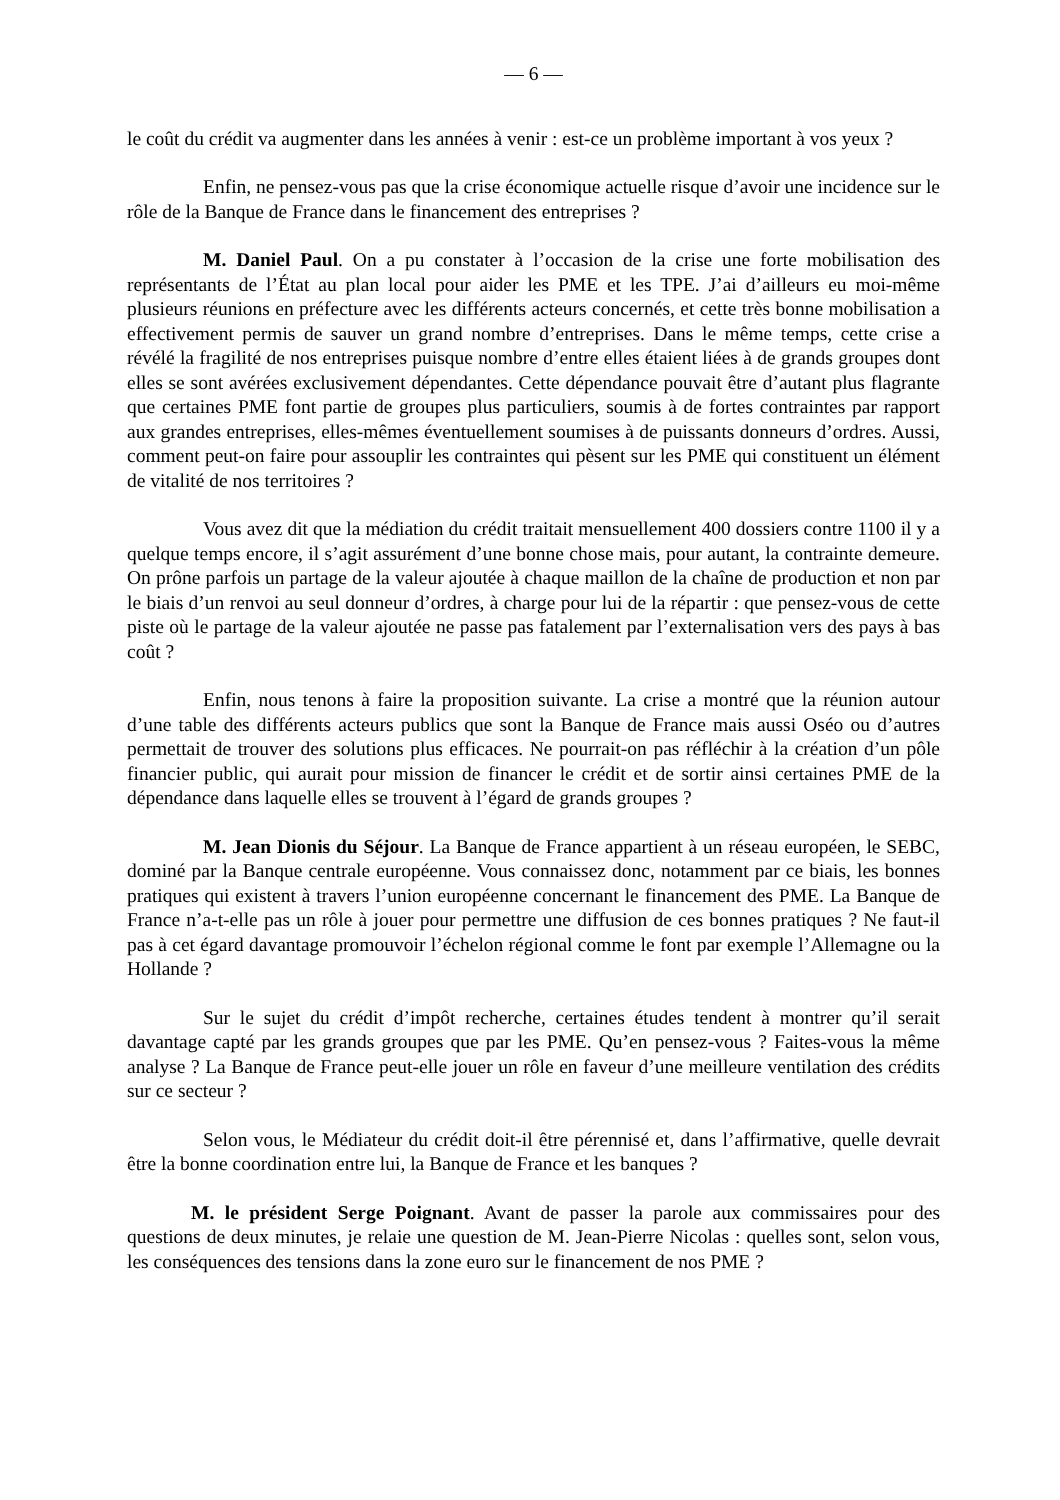— 6 —
le coût du crédit va augmenter dans les années à venir : est-ce un problème important à vos yeux ?
Enfin, ne pensez-vous pas que la crise économique actuelle risque d’avoir une incidence sur le rôle de la Banque de France dans le financement des entreprises ?
M. Daniel Paul. On a pu constater à l’occasion de la crise une forte mobilisation des représentants de l’État au plan local pour aider les PME et les TPE. J’ai d’ailleurs eu moi-même plusieurs réunions en préfecture avec les différents acteurs concernés, et cette très bonne mobilisation a effectivement permis de sauver un grand nombre d’entreprises. Dans le même temps, cette crise a révélé la fragilité de nos entreprises puisque nombre d’entre elles étaient liées à de grands groupes dont elles se sont avérées exclusivement dépendantes. Cette dépendance pouvait être d’autant plus flagrante que certaines PME font partie de groupes plus particuliers, soumis à de fortes contraintes par rapport aux grandes entreprises, elles-mêmes éventuellement soumises à de puissants donneurs d’ordres. Aussi, comment peut-on faire pour assouplir les contraintes qui pèsent sur les PME qui constituent un élément de vitalité de nos territoires ?
Vous avez dit que la médiation du crédit traitait mensuellement 400 dossiers contre 1100 il y a quelque temps encore, il s’agit assurément d’une bonne chose mais, pour autant, la contrainte demeure. On prône parfois un partage de la valeur ajoutée à chaque maillon de la chaîne de production et non par le biais d’un renvoi au seul donneur d’ordres, à charge pour lui de la répartir : que pensez-vous de cette piste où le partage de la valeur ajoutée ne passe pas fatalement par l’externalisation vers des pays à bas coût ?
Enfin, nous tenons à faire la proposition suivante. La crise a montré que la réunion autour d’une table des différents acteurs publics que sont la Banque de France mais aussi Oséo ou d’autres permettait de trouver des solutions plus efficaces. Ne pourrait-on pas réfléchir à la création d’un pôle financier public, qui aurait pour mission de financer le crédit et de sortir ainsi certaines PME de la dépendance dans laquelle elles se trouvent à l’égard de grands groupes ?
M. Jean Dionis du Séjour. La Banque de France appartient à un réseau européen, le SEBC, dominé par la Banque centrale européenne. Vous connaissez donc, notamment par ce biais, les bonnes pratiques qui existent à travers l’union européenne concernant le financement des PME. La Banque de France n’a-t-elle pas un rôle à jouer pour permettre une diffusion de ces bonnes pratiques ? Ne faut-il pas à cet égard davantage promouvoir l’échelon régional comme le font par exemple l’Allemagne ou la Hollande ?
Sur le sujet du crédit d’impôt recherche, certaines études tendent à montrer qu’il serait davantage capté par les grands groupes que par les PME. Qu’en pensez-vous ? Faites-vous la même analyse ? La Banque de France peut-elle jouer un rôle en faveur d’une meilleure ventilation des crédits sur ce secteur ?
Selon vous, le Médiateur du crédit doit-il être pérennisé et, dans l’affirmative, quelle devrait être la bonne coordination entre lui, la Banque de France et les banques ?
M. le président Serge Poignant. Avant de passer la parole aux commissaires pour des questions de deux minutes, je relaie une question de M. Jean-Pierre Nicolas : quelles sont, selon vous, les conséquences des tensions dans la zone euro sur le financement de nos PME ?